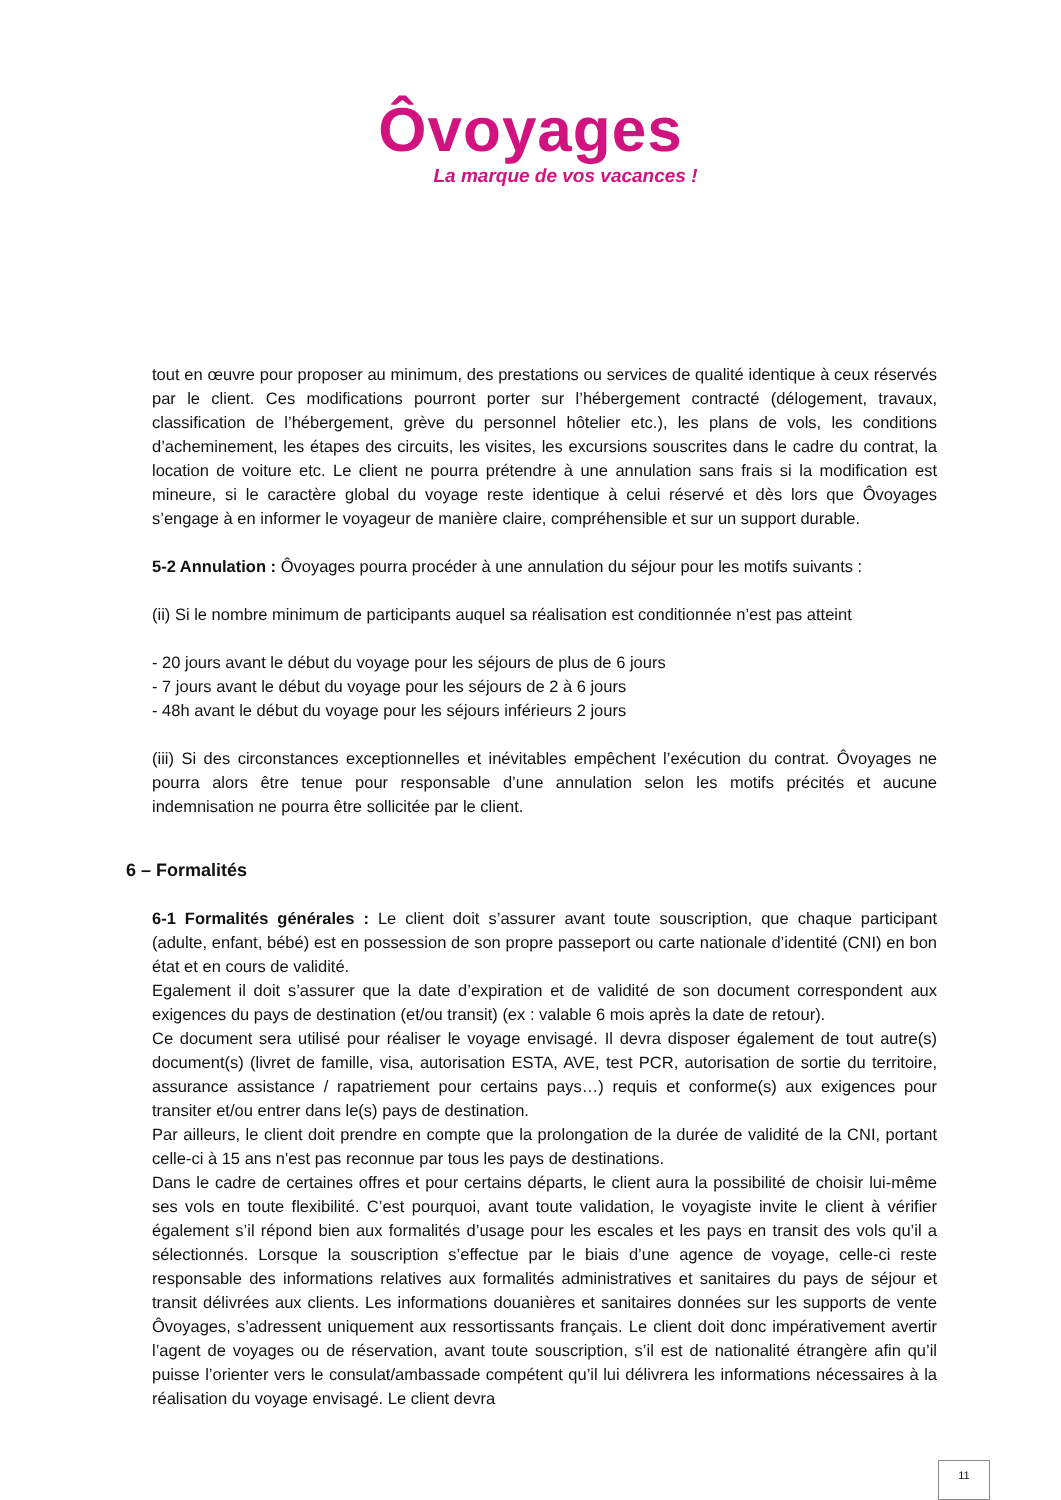Ôvoyages
La marque de vos vacances !
tout en œuvre pour proposer au minimum, des prestations ou services de qualité identique à ceux réservés par le client. Ces modifications pourront porter sur l’hébergement contracté (délogement, travaux, classification de l’hébergement, grève du personnel hôtelier etc.), les plans de vols, les conditions d’acheminement, les étapes des circuits, les visites, les excursions souscrites dans le cadre du contrat, la location de voiture etc. Le client ne pourra prétendre à une annulation sans frais si la modification est mineure, si le caractère global du voyage reste identique à celui réservé et dès lors que Ôvoyages s’engage à en informer le voyageur de manière claire, compréhensible et sur un support durable.
5-2 Annulation : Ôvoyages pourra procéder à une annulation du séjour pour les motifs suivants :
(ii) Si le nombre minimum de participants auquel sa réalisation est conditionnée n’est pas atteint
- 20 jours avant le début du voyage pour les séjours de plus de 6 jours
- 7 jours avant le début du voyage pour les séjours de 2 à 6 jours
- 48h avant le début du voyage pour les séjours inférieurs 2 jours
(iii) Si des circonstances exceptionnelles et inévitables empêchent l’exécution du contrat. Ôvoyages ne pourra alors être tenue pour responsable d’une annulation selon les motifs précités et aucune indemnisation ne pourra être sollicitée par le client.
6 – Formalités
6-1 Formalités générales : Le client doit s’assurer avant toute souscription, que chaque participant (adulte, enfant, bébé) est en possession de son propre passeport ou carte nationale d’identité (CNI) en bon état et en cours de validité.
Egalement il doit s’assurer que la date d’expiration et de validité de son document correspondent aux exigences du pays de destination (et/ou transit) (ex : valable 6 mois après la date de retour).
Ce document sera utilisé pour réaliser le voyage envisagé. Il devra disposer également de tout autre(s) document(s) (livret de famille, visa, autorisation ESTA, AVE, test PCR, autorisation de sortie du territoire, assurance assistance / rapatriement pour certains pays…) requis et conforme(s) aux exigences pour transiter et/ou entrer dans le(s) pays de destination.
Par ailleurs, le client doit prendre en compte que la prolongation de la durée de validité de la CNI, portant celle-ci à 15 ans n'est pas reconnue par tous les pays de destinations.
Dans le cadre de certaines offres et pour certains départs, le client aura la possibilité de choisir lui-même ses vols en toute flexibilité. C’est pourquoi, avant toute validation, le voyagiste invite le client à vérifier également s’il répond bien aux formalités d’usage pour les escales et les pays en transit des vols qu’il a sélectionnés. Lorsque la souscription s’effectue par le biais d’une agence de voyage, celle-ci reste responsable des informations relatives aux formalités administratives et sanitaires du pays de séjour et transit délivrées aux clients. Les informations douanières et sanitaires données sur les supports de vente Ôvoyages, s’adressent uniquement aux ressortissants français. Le client doit donc impérativement avertir l’agent de voyages ou de réservation, avant toute souscription, s’il est de nationalité étrangère afin qu’il puisse l’orienter vers le consulat/ambassade compétent qu’il lui délivrera les informations nécessaires à la réalisation du voyage envisagé. Le client devra
11